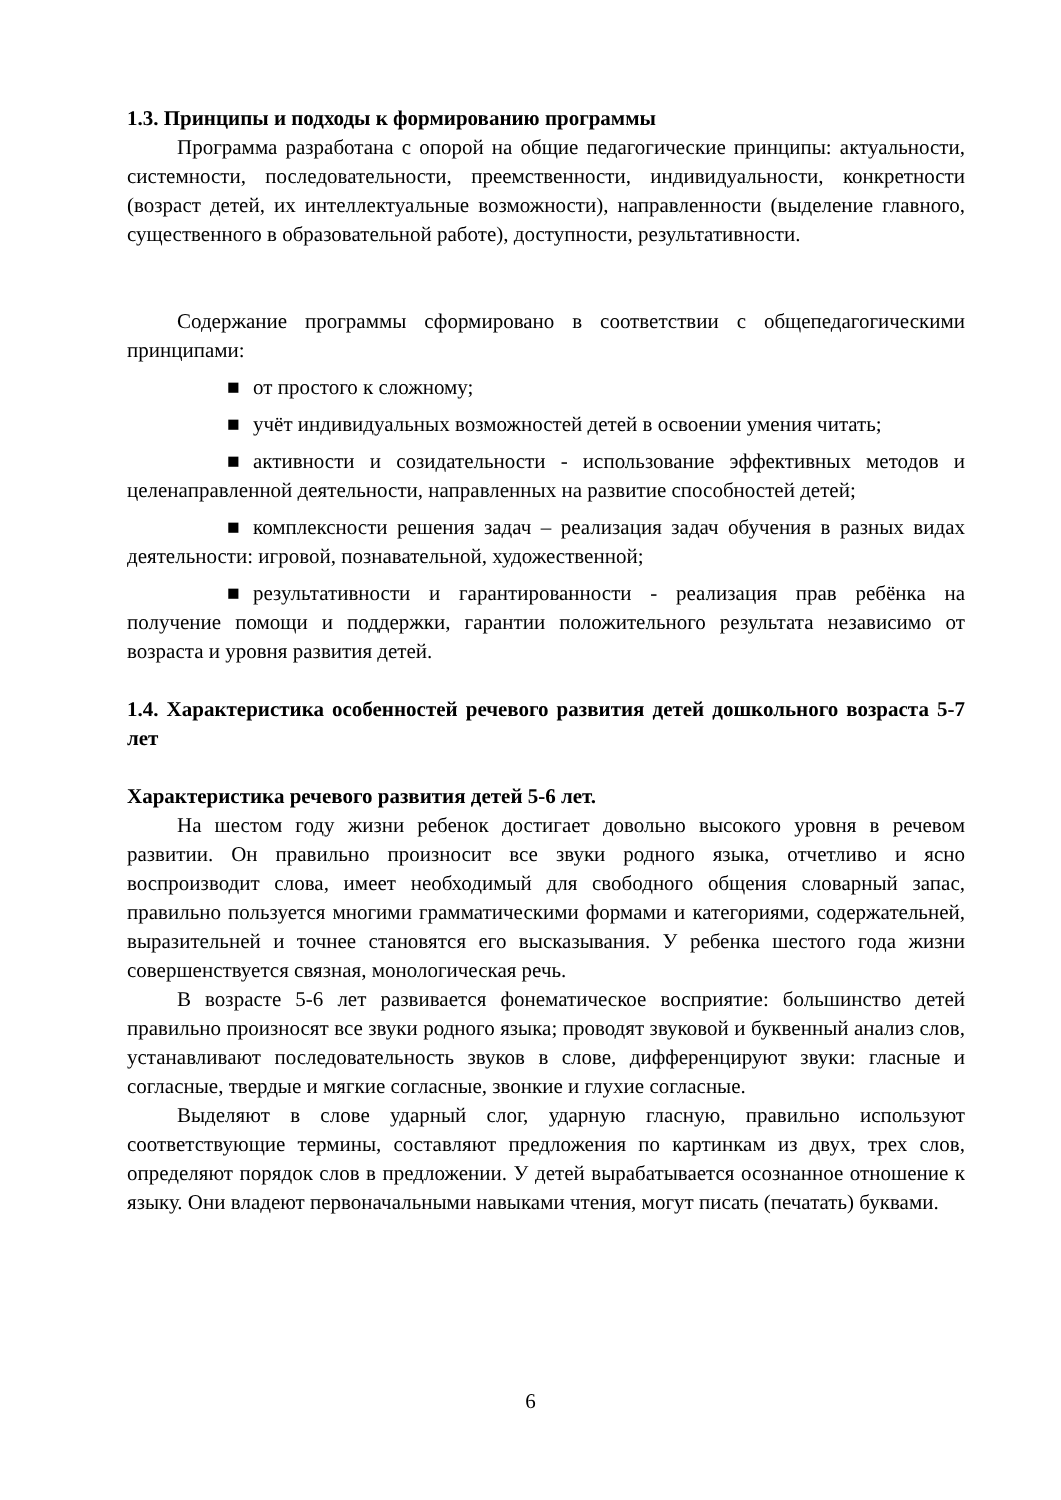1.3. Принципы и подходы к формированию программы
Программа разработана с опорой на общие педагогические принципы: актуальности, системности, последовательности, преемственности, индивидуальности, конкретности (возраст детей, их интеллектуальные возможности), направленности (выделение главного, существенного в образовательной работе), доступности, результативности.
Содержание программы сформировано в соответствии с общепедагогическими принципами:
■ от простого к сложному;
■ учёт индивидуальных возможностей детей в освоении умения читать;
■ активности и созидательности - использование эффективных методов и целенаправленной деятельности, направленных на развитие способностей детей;
■ комплексности решения задач – реализация задач обучения в разных видах деятельности: игровой, познавательной, художественной;
■ результативности и гарантированности - реализация прав ребёнка на получение помощи и поддержки, гарантии положительного результата независимо от возраста и уровня развития детей.
1.4. Характеристика особенностей речевого развития детей дошкольного возраста 5-7 лет
Характеристика речевого развития детей 5-6 лет.
На шестом году жизни ребенок достигает довольно высокого уровня в речевом развитии. Он правильно произносит все звуки родного языка, отчетливо и ясно воспроизводит слова, имеет необходимый для свободного общения словарный запас, правильно пользуется многими грамматическими формами и категориями, содержательней, выразительней и точнее становятся его высказывания. У ребенка шестого года жизни совершенствуется связная, монологическая речь.
В возрасте 5-6 лет развивается фонематическое восприятие: большинство детей правильно произносят все звуки родного языка; проводят звуковой и буквенный анализ слов, устанавливают последовательность звуков в слове, дифференцируют звуки: гласные и согласные, твердые и мягкие согласные, звонкие и глухие согласные.
Выделяют в слове ударный слог, ударную гласную, правильно используют соответствующие термины, составляют предложения по картинкам из двух, трех слов, определяют порядок слов в предложении. У детей вырабатывается осознанное отношение к языку. Они владеют первоначальными навыками чтения, могут писать (печатать) буквами.
6